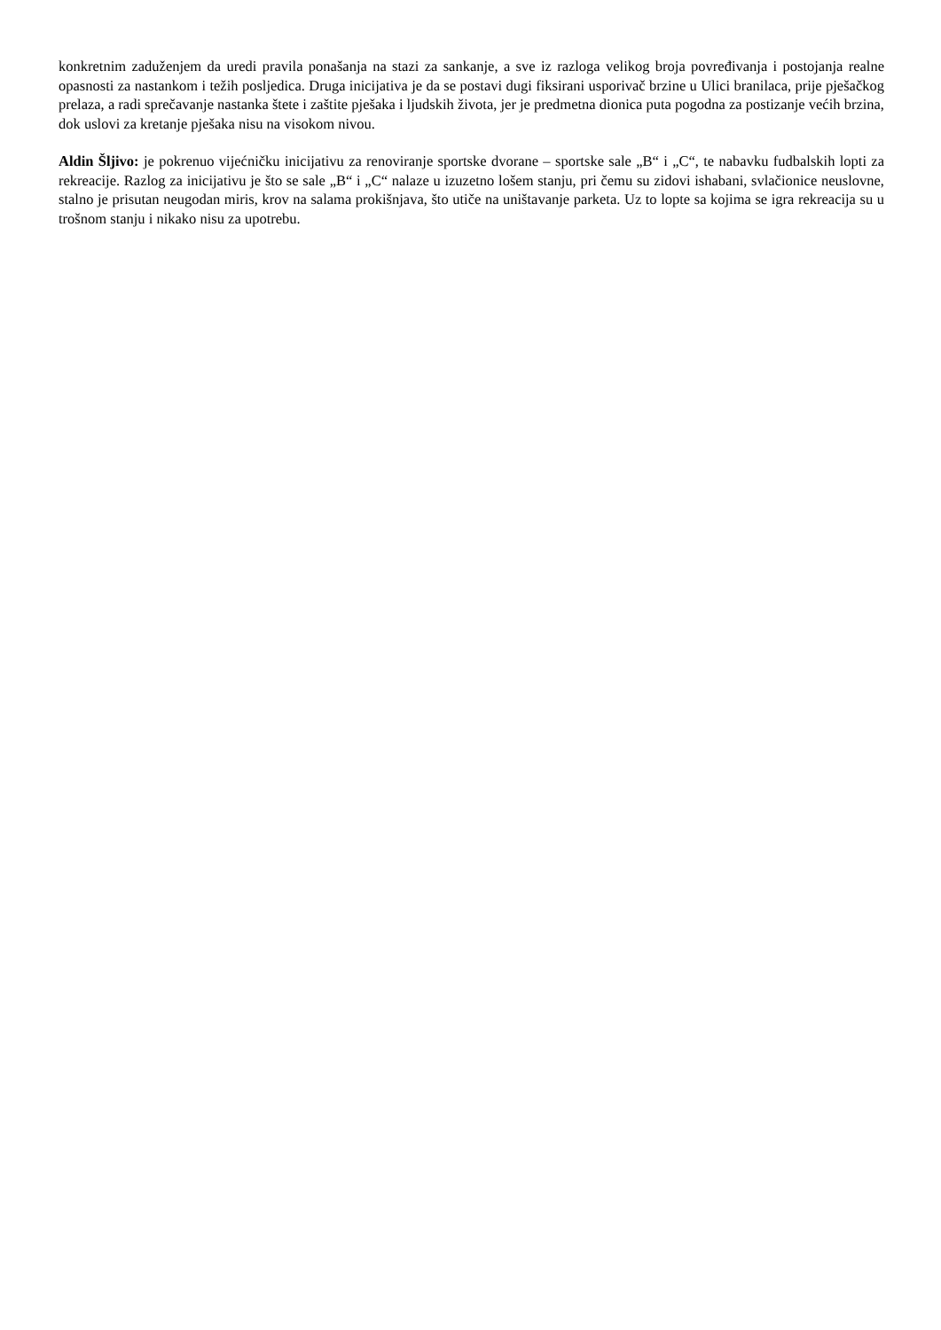konkretnim zaduženjem da uredi pravila ponašanja na stazi za sankanje, a sve iz razloga velikog broja povređivanja i postojanja realne opasnosti za nastankom i težih posljedica. Druga inicijativa je da se postavi dugi fiksirani usporivač brzine u Ulici branilaca, prije pješačkog prelaza, a radi sprečavanje nastanka štete i zaštite pješaka i ljudskih života, jer je predmetna dionica puta pogodna za postizanje većih brzina, dok uslovi za kretanje pješaka nisu na visokom nivou.
Aldin Šljivo: je pokrenuo vijećničku inicijativu za renoviranje sportske dvorane – sportske sale „B“ i „C“, te nabavku fudbalskih lopti za rekreacije. Razlog za inicijativu je što se sale „B“ i „C“ nalaze u izuzetno lošem stanju, pri čemu su zidovi ishabani, svlačionice neuslovne, stalno je prisutan neugodan miris, krov na salama prokišnjava, što utiče na uništavanje parketa. Uz to lopte sa kojima se igra rekreacija su u trošnom stanju i nikako nisu za upotrebu.